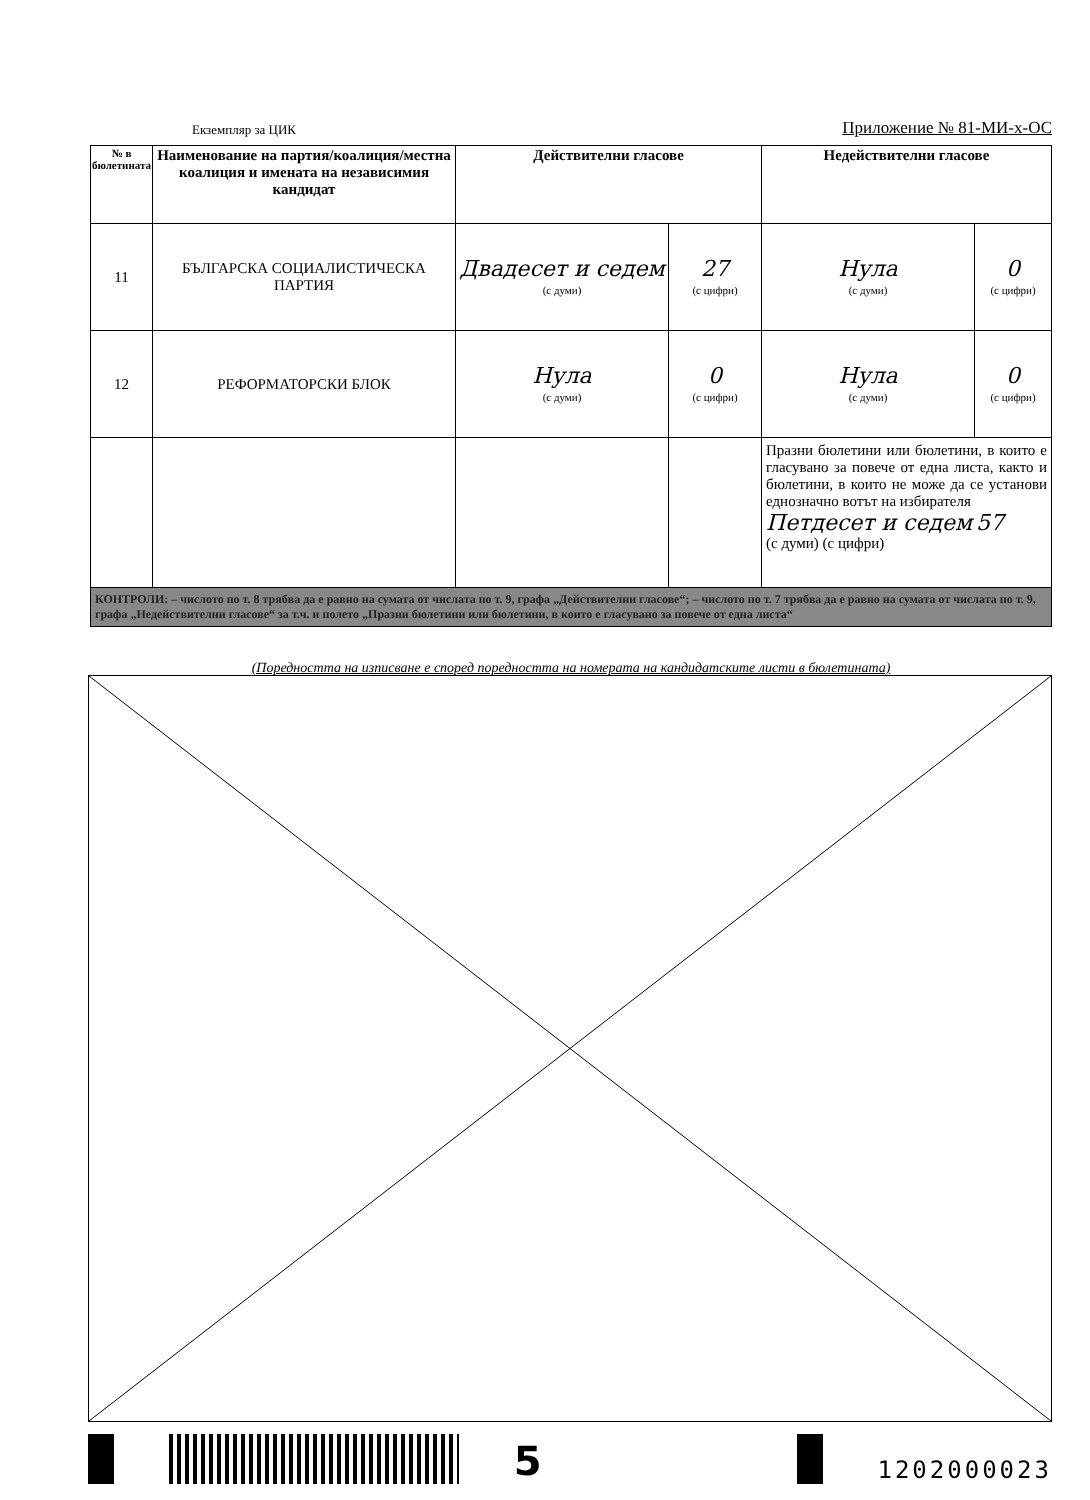Екземпляр за ЦИК Приложение № 81-МИ-х-ОС
| № в бюлетината | Наименование на партия/коалиция/местна коалиция и имената на независимия кандидат | Действителни гласове | | Недействителни гласове | |
| --- | --- | --- | --- | --- | --- |
| 11 | БЪЛГАРСКА СОЦИАЛИСТИЧЕСКА ПАРТИЯ | Двадесет и седем (с думи) | 27 (с цифри) | Нула (с думи) | 0 (с цифри) |
| 12 | РЕФОРМАТОРСКИ БЛОК | Нула (с думи) | 0 (с цифри) | Нула (с думи) | 0 (с цифри) |
| | | | | Празни бюлетини или бюлетини, в които е гласувано за повече от една листа, както и бюлетини, в които не може да се установи еднозначно вотът на избирателя Петдесет и седем 57 (с думи) (с цифри) | |
| КОНТРОЛИ: – числото по т. 8 трябва да е равно на сумата от числата по т. 9, графа „Действителни гласове“; – числото по т. 7 трябва да е равно на сумата от числата по т. 9, графа „Недействителни гласове“ за т.ч. и полето „Празни бюлетини или бюлетини, в които е гласувано за повече от една листа“ | | | | | |
(Поредността на изписване е според поредността на номерата на кандидатските листи в бюлетината)
5
1202000023